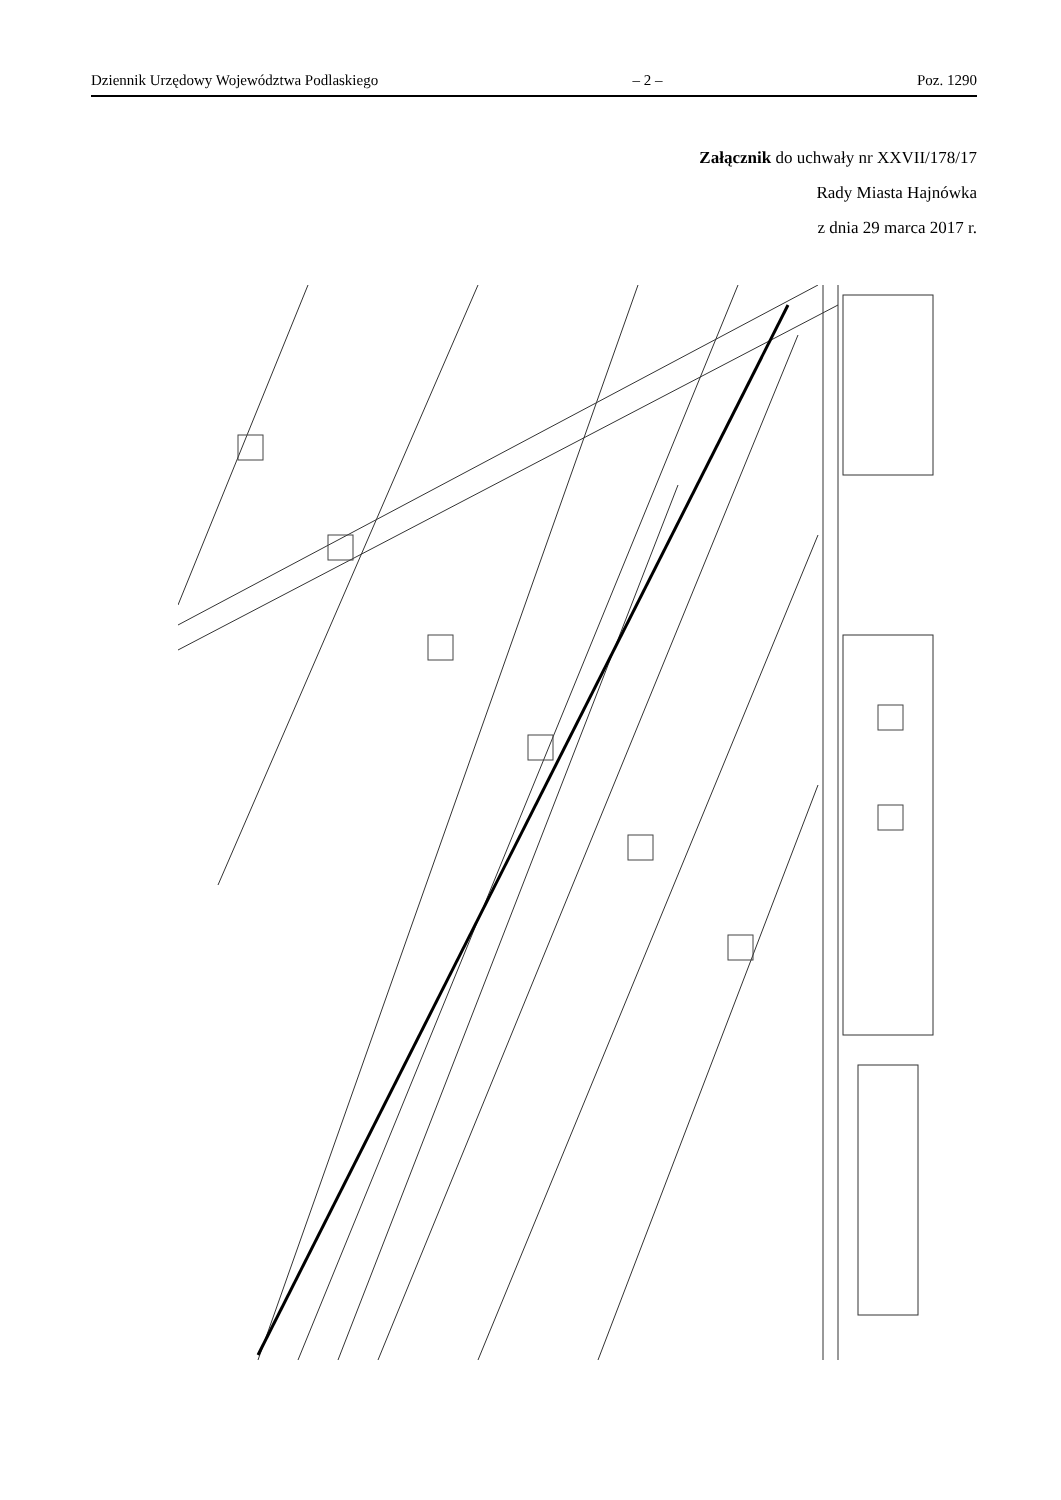Dziennik Urzędowy Województwa Podlaskiego – 2 – Poz. 1290
Załącznik do uchwały nr XXVII/178/17
Rady Miasta Hajnówka
z dnia 29 marca 2017 r.